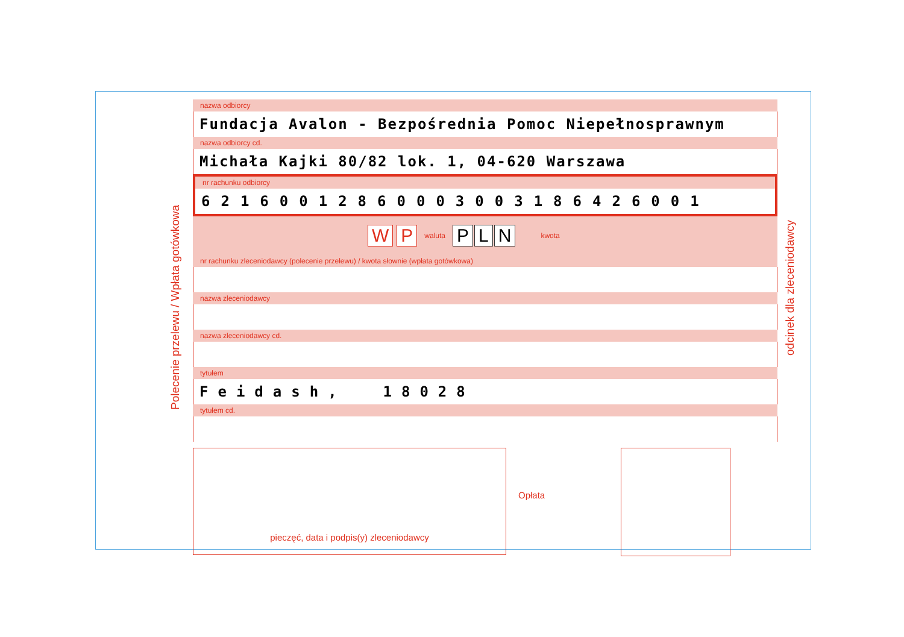Polecenie przelewu / Wpłata gotówkowa
odcinek dla zleceniodawcy
nazwa odbiorcy
Fundacja Avalon - Bezpośrednia Pomoc Niepełnosprawnym
nazwa odbiorcy cd.
Michała Kajki 80/82 lok. 1, 04-620 Warszawa
nr rachunku odbiorcy
62160012860003003186426001
W P
waluta
P L N
kwota
nr rachunku zleceniodawcy (polecenie przelewu) / kwota słownie (wpłata gotówkowa)
nazwa zleceniodawcy
nazwa zleceniodawcy cd.
tytułem
Feidash, 18028
tytułem cd.
pieczęć, data i podpis(y) zleceniodawcy
Opłata